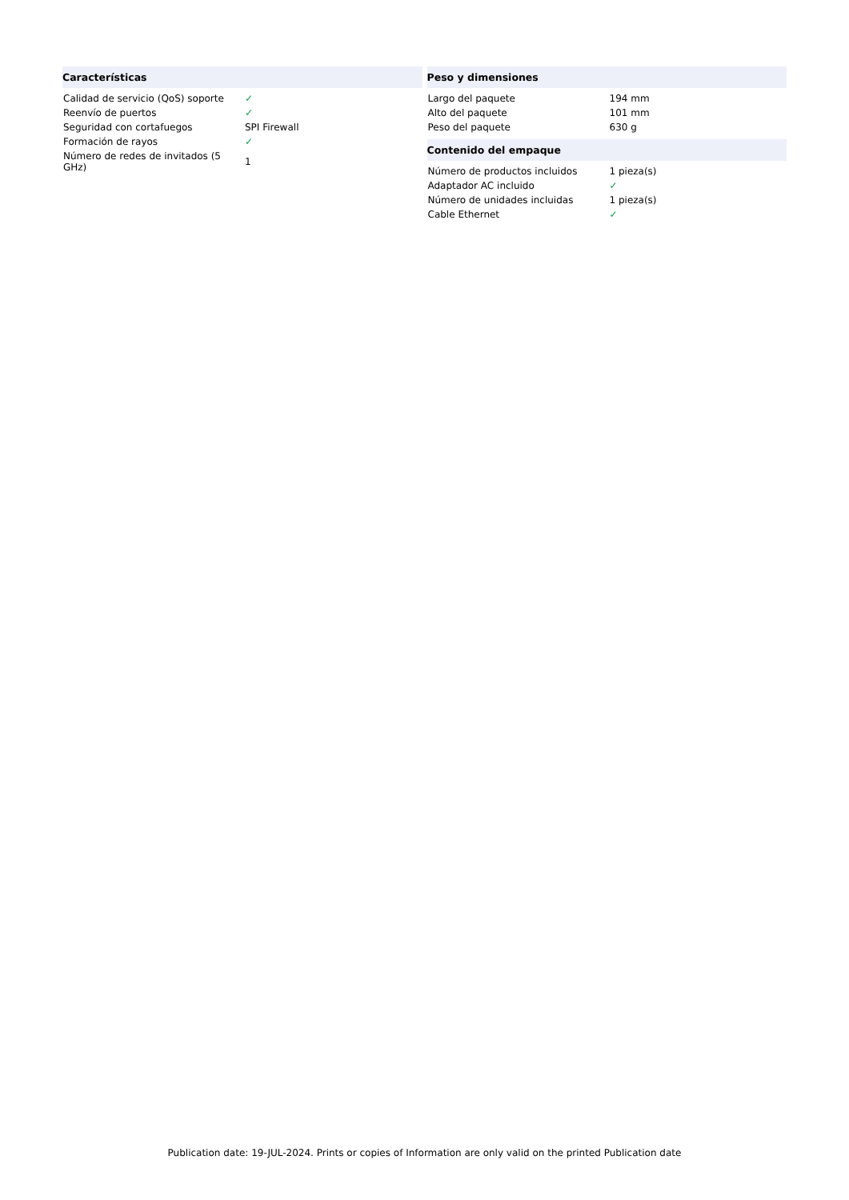| Características | |
| --- | --- |
| Calidad de servicio (QoS) soporte | ✓ |
| Reenvío de puertos | ✓ |
| Seguridad con cortafuegos | SPI Firewall |
| Formación de rayos | ✓ |
| Número de redes de invitados (5 GHz) | 1 |
| Peso y dimensiones | |
| --- | --- |
| Largo del paquete | 194 mm |
| Alto del paquete | 101 mm |
| Peso del paquete | 630 g |
| Contenido del empaque | |
| --- | --- |
| Número de productos incluidos | 1 pieza(s) |
| Adaptador AC incluido | ✓ |
| Número de unidades incluidas | 1 pieza(s) |
| Cable Ethernet | ✓ |
Publication date: 19-JUL-2024. Prints or copies of Information are only valid on the printed Publication date